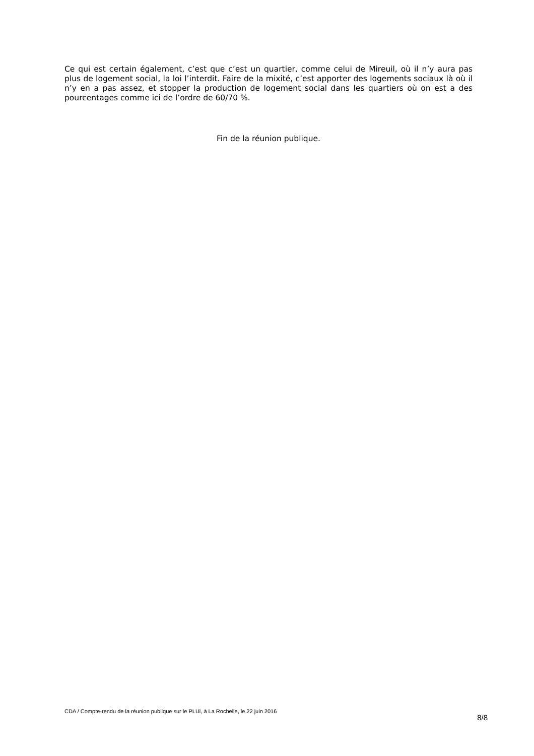Ce qui est certain également, c’est que c’est un quartier, comme celui de Mireuil, où il n’y aura pas plus de logement social, la loi l’interdit. Faire de la mixité, c’est apporter des logements sociaux là où il n’y en a pas assez, et stopper la production de logement social dans les quartiers où on est a des pourcentages comme ici de l’ordre de 60/70 %.
Fin de la réunion publique.
CDA / Compte-rendu de la réunion publique sur le PLUi, à La Rochelle, le 22 juin 2016
8/8